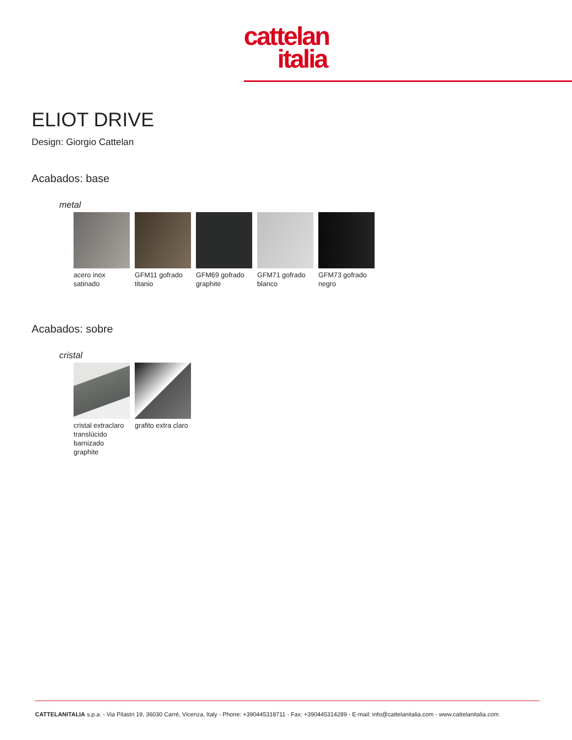cattelan
italia
ELIOT DRIVE
Design: Giorgio Cattelan
Acabados: base
metal
acero inox satinado
GFM11 gofrado titanio
GFM69 gofrado graphite
GFM71 gofrado blanco
GFM73 gofrado negro
Acabados: sobre
cristal
cristal extraclaro translúcido barnizado graphite
grafito extra claro
CATTELANITALIA s.p.a. - Via Pilastri 19, 36030 Carrè, Vicenza, Italy - Phone: +390445318711 - Fax: +390445314289 - E-mail: info@cattelanitalia.com - www.cattelanitalia.com